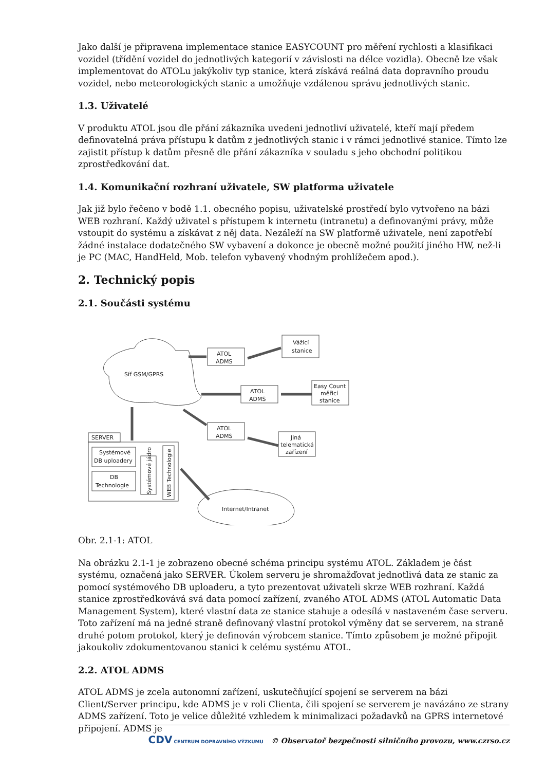Jako další je připravena implementace stanice EASYCOUNT pro měření rychlosti a klasifikaci vozidel (třídění vozidel do jednotlivých kategorií v závislosti na délce vozidla). Obecně lze však implementovat do ATOLu jakýkoliv typ stanice, která získává reálná data dopravního proudu vozidel, nebo meteorologických stanic a umožňuje vzdálenou správu jednotlivých stanic.
1.3. Uživatelé
V produktu ATOL jsou dle přání zákazníka uvedeni jednotliví uživatelé, kteří mají předem definovatelná práva přístupu k datům z jednotlivých stanic i v rámci jednotlivé stanice. Tímto lze zajistit přístup k datům přesně dle přání zákazníka v souladu s jeho obchodní politikou zprostředkování dat.
1.4. Komunikační rozhraní uživatele, SW platforma uživatele
Jak již bylo řečeno v bodě 1.1. obecného popisu, uživatelské prostředí bylo vytvořeno na bázi WEB rozhraní. Každý uživatel s přístupem k internetu (intranetu) a definovanými právy, může vstoupit do systému a získávat z něj data. Nezáleží na SW platformě uživatele, není zapotřebí žádné instalace dodatečného SW vybavení a dokonce je obecně možné použití jiného HW, než-li je PC (MAC, HandHeld, Mob. telefon vybavený vhodným prohlížečem apod.).
2. Technický popis
2.1. Součásti systému
Síť GSM/GPRS
ATOL
ADMS
Vážicí
stanice
ATOL
ADMS
Easy Count
měřicí
stanice
ATOL
ADMS
Jiná
telematická
zařízení
SERVER
Systémové
DB uploadery
DB
Technologie
Systémové jádro
WEB Technologie
Internet/Intranet
Obr. 2.1-1: ATOL
Na obrázku 2.1-1 je zobrazeno obecné schéma principu systému ATOL. Základem je část systému, označená jako SERVER. Úkolem serveru je shromažďovat jednotlivá data ze stanic za pomocí systémového DB uploaderu, a tyto prezentovat uživateli skrze WEB rozhraní. Každá stanice zprostředkovává svá data pomocí zařízení, zvaného ATOL ADMS (ATOL Automatic Data Management System), které vlastní data ze stanice stahuje a odesílá v nastaveném čase serveru. Toto zařízení má na jedné straně definovaný vlastní protokol výměny dat se serverem, na straně druhé potom protokol, který je definován výrobcem stanice. Tímto způsobem je možné připojit jakoukoliv zdokumentovanou stanici k celému systému ATOL.
2.2. ATOL ADMS
ATOL ADMS je zcela autonomní zařízení, uskutečňující spojení se serverem na bázi Client/Server principu, kde ADMS je v roli Clienta, čili spojení se serverem je navázáno ze strany ADMS zařízení. Toto je velice důležité vzhledem k minimalizaci požadavků na GPRS internetové připojení. ADMS je
CDV CENTRUM DOPRAVNÍHO VÝZKUMU © Observatoř bezpečnosti silničního provozu, www.czrso.cz